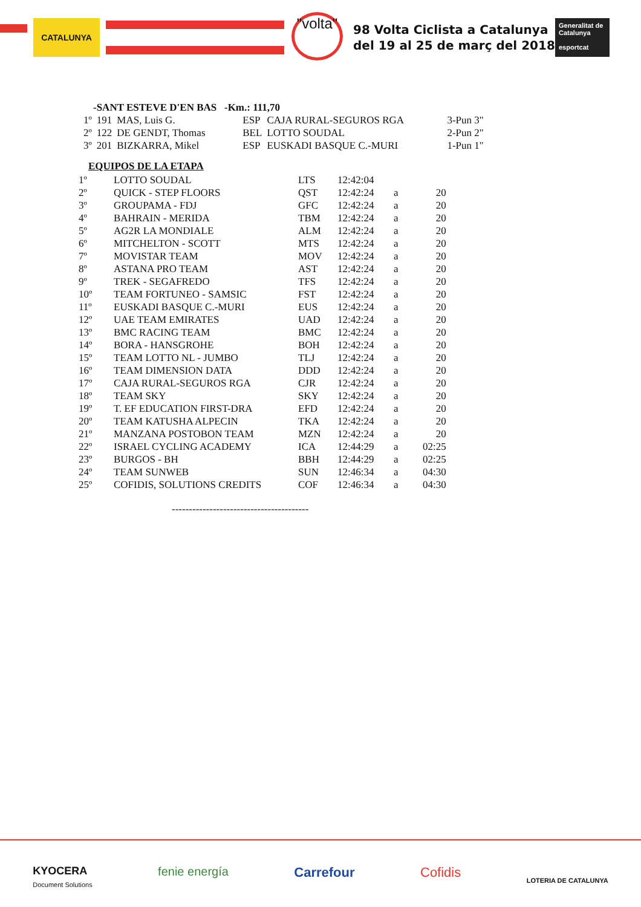CATALUNYA
"volta"
98 Volta Ciclista a Catalunya
del 19 al 25 de març del 2018
Generalitat de Catalunya
esportcat
-SANT ESTEVE D'EN BAS -Km.: 111,70
| 1º | 191 | MAS, Luis G. | ESP | CAJA RURAL-SEGUROS RGA | 3-Pun 3" |
| 2º | 122 | DE GENDT, Thomas | BEL | LOTTO SOUDAL | 2-Pun 2" |
| 3º | 201 | BIZKARRA, Mikel | ESP | EUSKADI BASQUE C.-MURI | 1-Pun 1" |
EQUIPOS DE LA ETAPA
| 1º | LOTTO SOUDAL | LTS | 12:42:04 | | |
| 2º | QUICK - STEP FLOORS | QST | 12:42:24 | a | 20 |
| 3º | GROUPAMA - FDJ | GFC | 12:42:24 | a | 20 |
| 4º | BAHRAIN - MERIDA | TBM | 12:42:24 | a | 20 |
| 5º | AG2R LA MONDIALE | ALM | 12:42:24 | a | 20 |
| 6º | MITCHELTON - SCOTT | MTS | 12:42:24 | a | 20 |
| 7º | MOVISTAR TEAM | MOV | 12:42:24 | a | 20 |
| 8º | ASTANA PRO TEAM | AST | 12:42:24 | a | 20 |
| 9º | TREK - SEGAFREDO | TFS | 12:42:24 | a | 20 |
| 10º | TEAM FORTUNEO - SAMSIC | FST | 12:42:24 | a | 20 |
| 11º | EUSKADI BASQUE C.-MURI | EUS | 12:42:24 | a | 20 |
| 12º | UAE TEAM EMIRATES | UAD | 12:42:24 | a | 20 |
| 13º | BMC RACING TEAM | BMC | 12:42:24 | a | 20 |
| 14º | BORA - HANSGROHE | BOH | 12:42:24 | a | 20 |
| 15º | TEAM LOTTO NL - JUMBO | TLJ | 12:42:24 | a | 20 |
| 16º | TEAM DIMENSION DATA | DDD | 12:42:24 | a | 20 |
| 17º | CAJA RURAL-SEGUROS RGA | CJR | 12:42:24 | a | 20 |
| 18º | TEAM SKY | SKY | 12:42:24 | a | 20 |
| 19º | T. EF EDUCATION FIRST-DRA | EFD | 12:42:24 | a | 20 |
| 20º | TEAM KATUSHA ALPECIN | TKA | 12:42:24 | a | 20 |
| 21º | MANZANA POSTOBON TEAM | MZN | 12:42:24 | a | 20 |
| 22º | ISRAEL CYCLING ACADEMY | ICA | 12:44:29 | a | 02:25 |
| 23º | BURGOS - BH | BBH | 12:44:29 | a | 02:25 |
| 24º | TEAM SUNWEB | SUN | 12:46:34 | a | 04:30 |
| 25º | COFIDIS, SOLUTIONS CREDITS | COF | 12:46:34 | a | 04:30 |
----------------------------------------
KYOCERA
Document Solutions fenie energía Carrefour Cofidis LOTERIA DE CATALUNYA